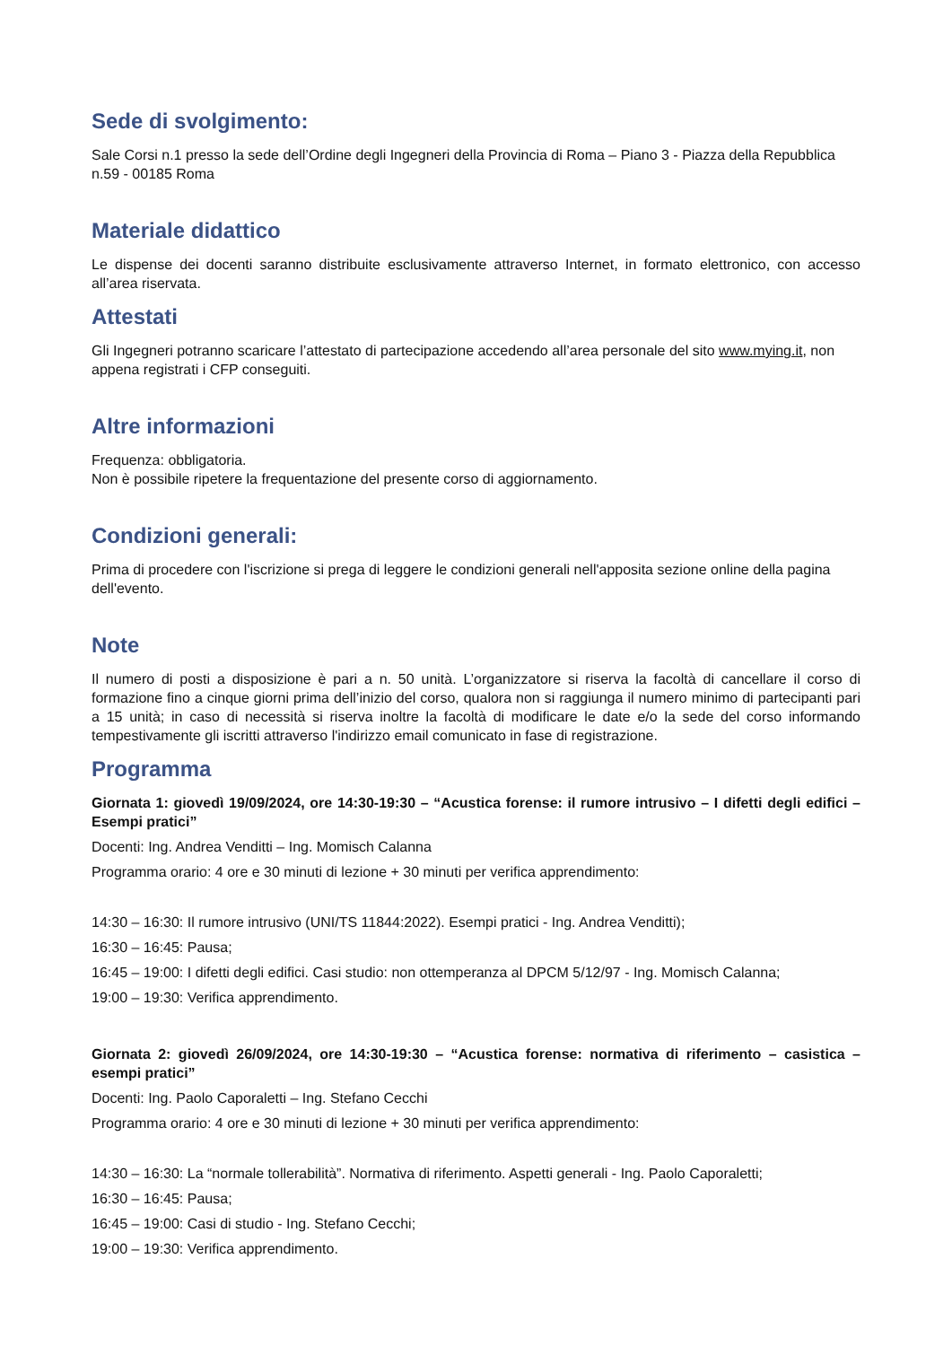Sede di svolgimento:
Sale Corsi n.1 presso la sede dell’Ordine degli Ingegneri della Provincia di Roma – Piano 3 - Piazza della Repubblica n.59 - 00185 Roma
Materiale didattico
Le dispense dei docenti saranno distribuite esclusivamente attraverso Internet, in formato elettronico, con accesso all’area riservata.
Attestati
Gli Ingegneri potranno scaricare l’attestato di partecipazione accedendo all’area personale del sito www.mying.it, non appena registrati i CFP conseguiti.
Altre informazioni
Frequenza: obbligatoria.
Non è possibile ripetere la frequentazione del presente corso di aggiornamento.
Condizioni generali:
Prima di procedere con l'iscrizione si prega di leggere le condizioni generali nell'apposita sezione online della pagina dell'evento.
Note
Il numero di posti a disposizione è pari a n. 50 unità. L’organizzatore si riserva la facoltà di cancellare il corso di formazione fino a cinque giorni prima dell’inizio del corso, qualora non si raggiunga il numero minimo di partecipanti pari a 15 unità; in caso di necessità si riserva inoltre la facoltà di modificare le date e/o la sede del corso informando tempestivamente gli iscritti attraverso l'indirizzo email comunicato in fase di registrazione.
Programma
Giornata 1: giovedì 19/09/2024, ore 14:30-19:30 – “Acustica forense: il rumore intrusivo – I difetti degli edifici – Esempi pratici”
Docenti: Ing. Andrea Venditti – Ing. Momisch Calanna
Programma orario: 4 ore e 30 minuti di lezione + 30 minuti per verifica apprendimento:
14:30 – 16:30: Il rumore intrusivo (UNI/TS 11844:2022). Esempi pratici - Ing. Andrea Venditti);
16:30 – 16:45: Pausa;
16:45 – 19:00: I difetti degli edifici. Casi studio: non ottemperanza al DPCM 5/12/97 - Ing. Momisch Calanna;
19:00 – 19:30: Verifica apprendimento.
Giornata 2: giovedì 26/09/2024, ore 14:30-19:30 – “Acustica forense: normativa di riferimento – casistica – esempi pratici”
Docenti: Ing. Paolo Caporaletti – Ing. Stefano Cecchi
Programma orario: 4 ore e 30 minuti di lezione + 30 minuti per verifica apprendimento:
14:30 – 16:30: La “normale tollerabilità”. Normativa di riferimento. Aspetti generali - Ing. Paolo Caporaletti;
16:30 – 16:45: Pausa;
16:45 – 19:00: Casi di studio - Ing. Stefano Cecchi;
19:00 – 19:30: Verifica apprendimento.